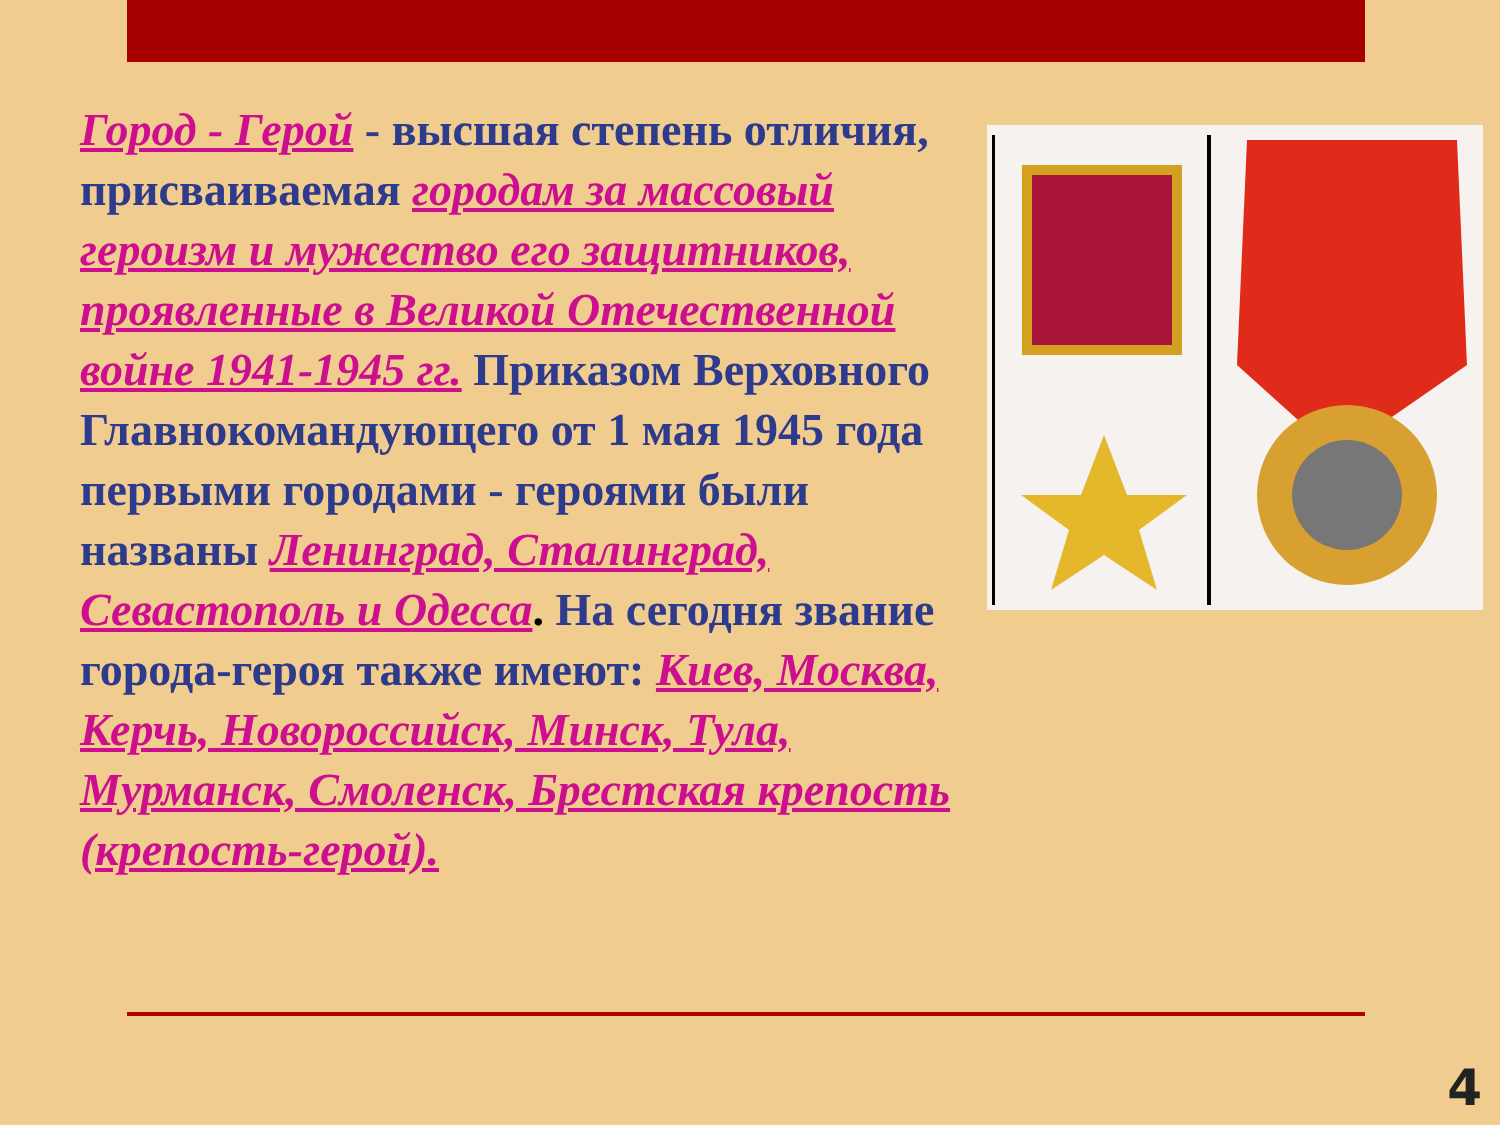Город - Герой - высшая степень отличия, присваиваемая городам за массовый героизм и мужество его защитников, проявленные в Великой Отечественной войне 1941-1945 гг. Приказом Верховного Главнокомандующего от 1 мая 1945 года первыми городами - героями были названы Ленинград, Сталинград, Севастополь и Одесса. На сегодня звание города-героя также имеют: Киев, Москва, Керчь, Новороссийск, Минск, Тула, Мурманск, Смоленск, Брестская крепость (крепость-герой).
4